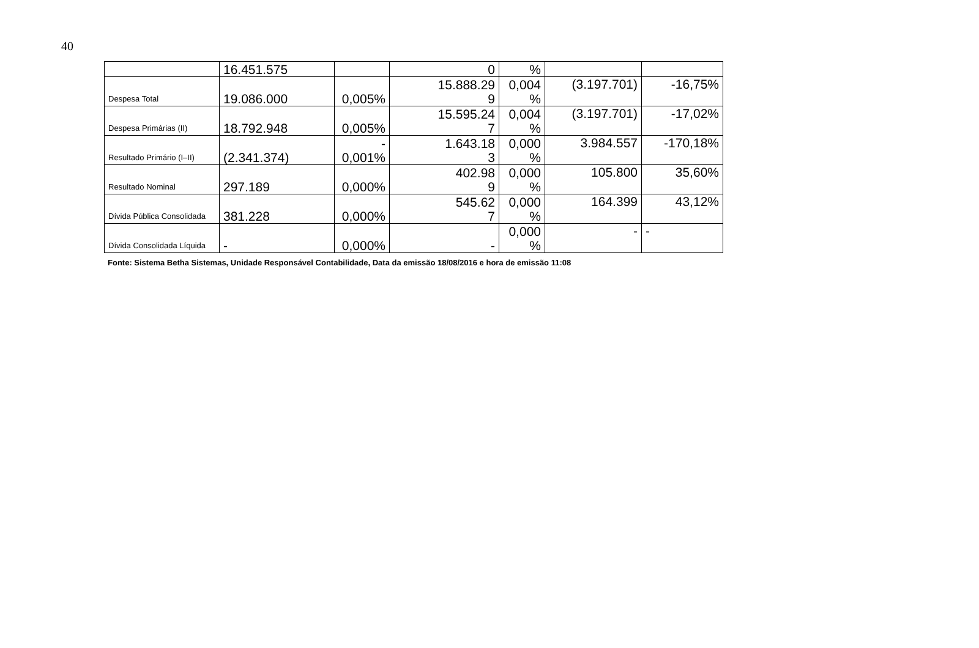40
| | 16.451.575 | | 0 | % | | |
| Despesa Total | 19.086.000 | 0,005% | 15.888.29 9 | 0,004 % | (3.197.701) | -16,75% |
| Despesa Primárias (II) | 18.792.948 | 0,005% | 15.595.24 7 | 0,004 % | (3.197.701) | -17,02% |
| Resultado Primário (I–II) | (2.341.374) | - 0,001% | 1.643.18 3 | 0,000 % | 3.984.557 | -170,18% |
| Resultado Nominal | 297.189 | 0,000% | 402.98 9 | 0,000 % | 105.800 | 35,60% |
| Dívida Pública Consolidada | 381.228 | 0,000% | 545.62 7 | 0,000 % | 164.399 | 43,12% |
| Dívida Consolidada Líquida | - | 0,000% | - | 0,000 % | - | - |
Fonte: Sistema Betha Sistemas, Unidade Responsável Contabilidade, Data da emissão 18/08/2016 e hora de emissão 11:08